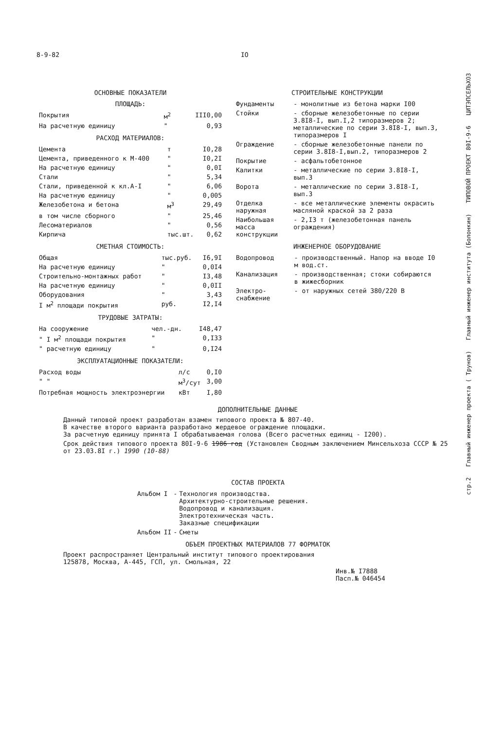8-9-82 IO
ОСНОВНЫЕ ПОКАЗАТЕЛИ
ПЛОЩАДЬ:
| Покрытия | м<sup>2</sup> | III0,00 |
| На расчетную единицу | " | 0,93 |
РАСХОД МАТЕРИАЛОВ:
| Цемента | т | I0,28 |
| Цемента, приведенного к М-400 | " | I0,2I |
| На расчетную единицу | " | 0,0I |
| Стали | " | 5,34 |
| Стали, приведенной к кл.А-I | " | 6,06 |
| На расчетную единицу | " | 0,005 |
| Железобетона и бетона | м<sup>3</sup> | 29,49 |
| в том числе сборного | " | 25,46 |
| Лесоматериалов | " | 0,56 |
| Кирпича | тыс.шт. | 0,62 |
СМЕТНАЯ СТОИМОСТЬ:
| Общая | тыс.руб. | I6,9I |
| На расчетную единицу | " | 0,0I4 |
| Строительно-монтажных работ | " | I3,48 |
| На расчетную единицу | " | 0,0II |
| Оборудования | " | 3,43 |
| I м<sup>2</sup> площади покрытия | руб. | I2,I4 |
ТРУДОВЫЕ ЗАТРАТЫ:
| На сооружение | чел.-дн. | I48,47 |
| " I м<sup>2</sup> площади покрытия | " | 0,I33 |
| " расчетную единицу | " | 0,I24 |
ЭКСПЛУАТАЦИОННЫЕ ПОКАЗАТЕЛИ:
| Расход воды | л/с | 0,I0 |
| " " | м<sup>3</sup>/сут | 3,00 |
| Потребная мощность электроэнергии | кВт | I,80 |
СТРОИТЕЛЬНЫЕ КОНСТРУКЦИИ
| Фундаменты | - монолитные из бетона марки I00 |
| Стойки | - сборные железобетонные по серии 3.8I8-I, вып.I,2 типоразмеров 2; металлические по серии 3.8I8-I, вып.3, типоразмеров I |
| Ограждение | - сборные железобетонные панели по серии 3.8I8-I,вып.2, типоразмеров 2 |
| Покрытие | - асфальтобетонное |
| Калитки | - металлические по серии 3.8I8-I, вып.3 |
| Ворота | - металлические по серии 3.8I8-I, вып.3 |
| Отделка наружная | - все металлические элементы окрасить масляной краской за 2 раза |
| Наибольшая масса конструкции | - 2,I3 т (железобетонная панель ограждения) |
ИНЖЕНЕРНОЕ ОБОРУДОВАНИЕ
| Водопровод | - производственный. Напор на вводе I0 м вод.ст. |
| Канализация | - производственная; стоки собираются в жижесборник |
| Электро-снабжение | - от наружных сетей 380/220 В |
ДОПОЛНИТЕЛЬНЫЕ ДАННЫЕ
Данный типовой проект разработан взамен типового проекта № 807-40.
В качестве второго варианта разработано жердевое ограждение площадки.
За расчетную единицу принята I обрабатываемая голова (Всего расчетных единиц - I200).
Срок действия типового проекта 80I-9-6 1986 год (Установлен Сводным заключением Минсельхоза СССР № 25 от 23.03.8I г.) 1990 (10-88)
СОСТАВ ПРОЕКТА
| Альбом I | - | Технология производства. Архитектурно-строительные решения. Водопровод и канализация. Электротехническая часть. Заказные спецификации |
| Альбом II | - | Сметы |
ОБЪЕМ ПРОЕКТНЫХ МАТЕРИАЛОВ 77 ФОРМАТОК
Проект распространяет Центральный институт типового проектирования
125878, Москва, А-445, ГСП, ул. Смольная, 22
Инв.№ I7888
Пасп.№ 046454
стр.2 Главный инженер проекта ( Трунов) Главный инженер института (Болонкин) ТИПОВОЙ ПРОЕКТ 80I-9-6 ЦИТЭПСЕЛЬХОЗ